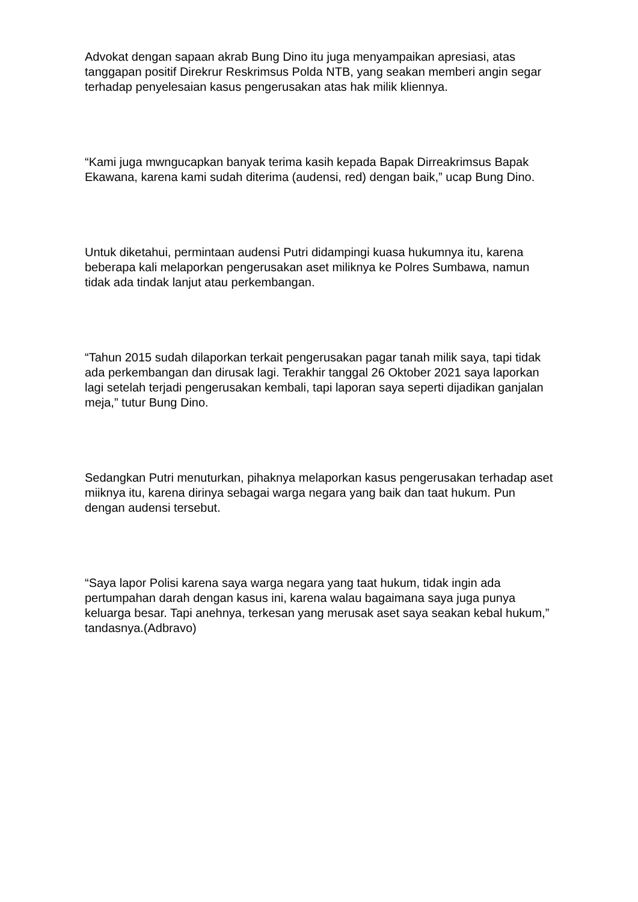Advokat dengan sapaan akrab Bung Dino itu juga menyampaikan apresiasi, atas tanggapan positif Direkrur Reskrimsus Polda NTB, yang seakan memberi angin segar terhadap penyelesaian kasus pengerusakan atas hak milik kliennya.
“Kami juga mwngucapkan banyak terima kasih kepada Bapak Dirreakrimsus Bapak Ekawana, karena kami sudah diterima (audensi, red) dengan baik,” ucap Bung Dino.
Untuk diketahui, permintaan audensi Putri didampingi kuasa hukumnya itu, karena beberapa kali melaporkan pengerusakan aset miliknya ke Polres Sumbawa, namun tidak ada tindak lanjut atau perkembangan.
“Tahun 2015 sudah dilaporkan terkait pengerusakan pagar tanah milik saya, tapi tidak ada perkembangan dan dirusak lagi. Terakhir tanggal 26 Oktober 2021 saya laporkan lagi setelah terjadi pengerusakan kembali, tapi laporan saya seperti dijadikan ganjalan meja,” tutur Bung Dino.
Sedangkan Putri menuturkan, pihaknya melaporkan kasus pengerusakan terhadap aset miiknya itu, karena dirinya sebagai warga negara yang baik dan taat hukum. Pun dengan audensi tersebut.
“Saya lapor Polisi karena saya warga negara yang taat hukum, tidak ingin ada pertumpahan darah dengan kasus ini, karena walau bagaimana saya juga punya keluarga besar. Tapi anehnya, terkesan yang merusak aset saya seakan kebal hukum,” tandasnya.(Adbravo)